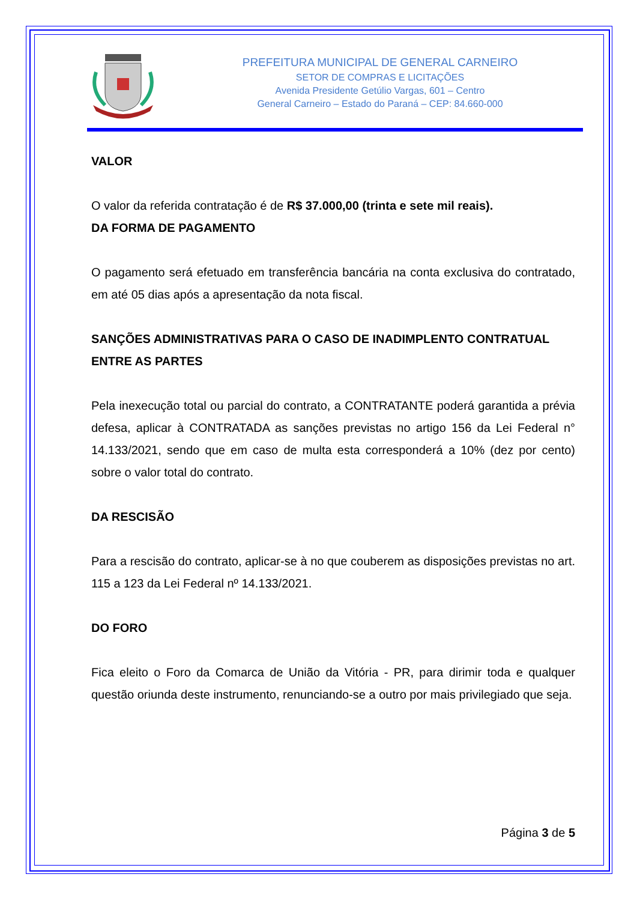PREFEITURA MUNICIPAL DE GENERAL CARNEIRO
SETOR DE COMPRAS E LICITAÇÕES
Avenida Presidente Getúlio Vargas, 601 – Centro
General Carneiro – Estado do Paraná – CEP: 84.660-000
VALOR
O valor da referida contratação é de R$ 37.000,00 (trinta e sete mil reais).
DA FORMA DE PAGAMENTO
O pagamento será efetuado em transferência bancária na conta exclusiva do contratado, em até 05 dias após a apresentação da nota fiscal.
SANÇÕES ADMINISTRATIVAS PARA O CASO DE INADIMPLENTO CONTRATUAL ENTRE AS PARTES
Pela inexecução total ou parcial do contrato, a CONTRATANTE poderá garantida a prévia defesa, aplicar à CONTRATADA as sanções previstas no artigo 156 da Lei Federal n° 14.133/2021, sendo que em caso de multa esta corresponderá a 10% (dez por cento) sobre o valor total do contrato.
DA RESCISÃO
Para a rescisão do contrato, aplicar-se à no que couberem as disposições previstas no art. 115 a 123 da Lei Federal nº 14.133/2021.
DO FORO
Fica eleito o Foro da Comarca de União da Vitória - PR, para dirimir toda e qualquer questão oriunda deste instrumento, renunciando-se a outro por mais privilegiado que seja.
Página 3 de 5